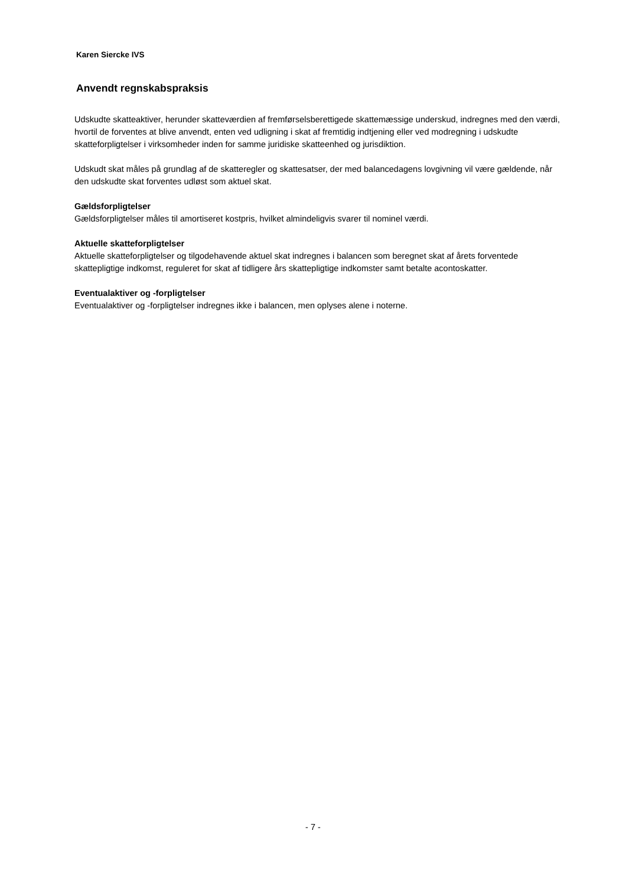Karen Siercke IVS
Anvendt regnskabspraksis
Udskudte skatteaktiver, herunder skatteværdien af fremførselsberettigede skattemæssige underskud, indregnes med den værdi, hvortil de forventes at blive anvendt, enten ved udligning i skat af fremtidig indtjening eller ved modregning i udskudte skatteforpligtelser i virksomheder inden for samme juridiske skatteenhed og jurisdiktion.
Udskudt skat måles på grundlag af de skatteregler og skattesatser, der med balancedagens lovgivning vil være gældende, når den udskudte skat forventes udløst som aktuel skat.
Gældsforpligtelser
Gældsforpligtelser måles til amortiseret kostpris, hvilket almindeligvis svarer til nominel værdi.
Aktuelle skatteforpligtelser
Aktuelle skatteforpligtelser og tilgodehavende aktuel skat indregnes i balancen som beregnet skat af årets forventede skattepligtige indkomst, reguleret for skat af tidligere års skattepligtige indkomster samt betalte acontoskatter.
Eventualaktiver og -forpligtelser
Eventualaktiver og -forpligtelser indregnes ikke i balancen, men oplyses alene i noterne.
- 7 -